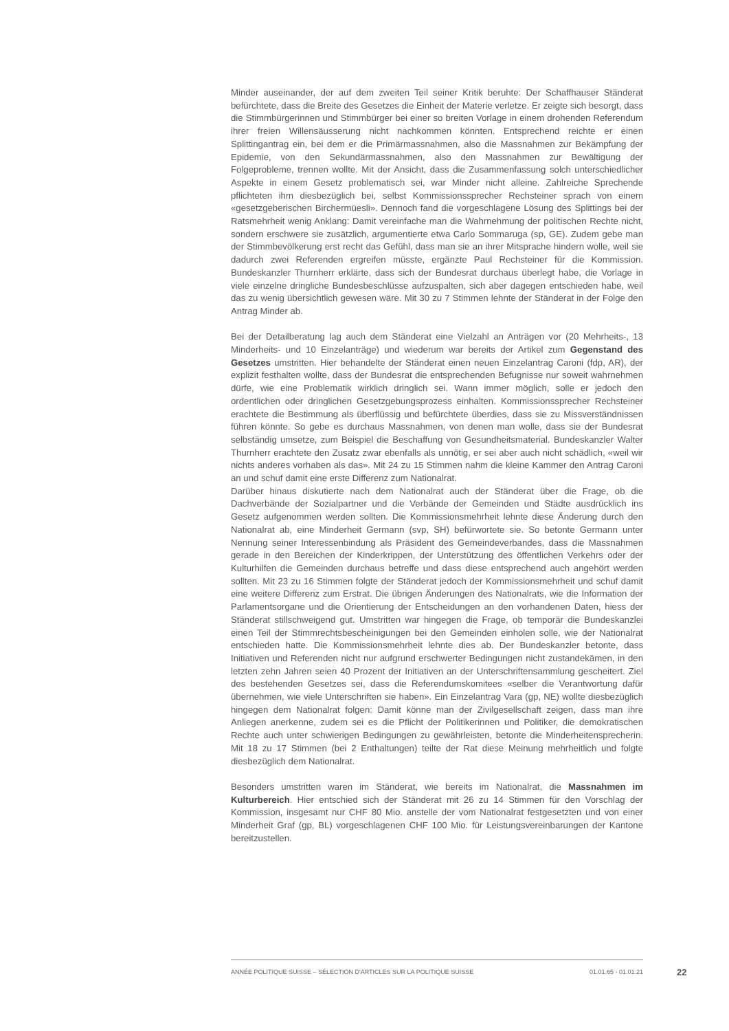Minder auseinander, der auf dem zweiten Teil seiner Kritik beruhte: Der Schaffhauser Ständerat befürchtete, dass die Breite des Gesetzes die Einheit der Materie verletze. Er zeigte sich besorgt, dass die Stimmbürgerinnen und Stimmbürger bei einer so breiten Vorlage in einem drohenden Referendum ihrer freien Willensäusserung nicht nachkommen könnten. Entsprechend reichte er einen Splittingantrag ein, bei dem er die Primärmassnahmen, also die Massnahmen zur Bekämpfung der Epidemie, von den Sekundärmassnahmen, also den Massnahmen zur Bewältigung der Folgeprobleme, trennen wollte. Mit der Ansicht, dass die Zusammenfassung solch unterschiedlicher Aspekte in einem Gesetz problematisch sei, war Minder nicht alleine. Zahlreiche Sprechende pflichteten ihm diesbezüglich bei, selbst Kommissionssprecher Rechsteiner sprach von einem «gesetzgeberischen Birchermüesli». Dennoch fand die vorgeschlagene Lösung des Splittings bei der Ratsmehrheit wenig Anklang: Damit vereinfache man die Wahrnehmung der politischen Rechte nicht, sondern erschwere sie zusätzlich, argumentierte etwa Carlo Sommaruga (sp, GE). Zudem gebe man der Stimmbevölkerung erst recht das Gefühl, dass man sie an ihrer Mitsprache hindern wolle, weil sie dadurch zwei Referenden ergreifen müsste, ergänzte Paul Rechsteiner für die Kommission. Bundeskanzler Thurnherr erklärte, dass sich der Bundesrat durchaus überlegt habe, die Vorlage in viele einzelne dringliche Bundesbeschlüsse aufzuspalten, sich aber dagegen entschieden habe, weil das zu wenig übersichtlich gewesen wäre. Mit 30 zu 7 Stimmen lehnte der Ständerat in der Folge den Antrag Minder ab.
Bei der Detailberatung lag auch dem Ständerat eine Vielzahl an Anträgen vor (20 Mehrheits-, 13 Minderheits- und 10 Einzelanträge) und wiederum war bereits der Artikel zum Gegenstand des Gesetzes umstritten. Hier behandelte der Ständerat einen neuen Einzelantrag Caroni (fdp, AR), der explizit festhalten wollte, dass der Bundesrat die entsprechenden Befugnisse nur soweit wahrnehmen dürfe, wie eine Problematik wirklich dringlich sei. Wann immer möglich, solle er jedoch den ordentlichen oder dringlichen Gesetzgebungsprozess einhalten. Kommissionssprecher Rechsteiner erachtete die Bestimmung als überflüssig und befürchtete überdies, dass sie zu Missverständnissen führen könnte. So gebe es durchaus Massnahmen, von denen man wolle, dass sie der Bundesrat selbständig umsetze, zum Beispiel die Beschaffung von Gesundheitsmaterial. Bundeskanzler Walter Thurnherr erachtete den Zusatz zwar ebenfalls als unnötig, er sei aber auch nicht schädlich, «weil wir nichts anderes vorhaben als das». Mit 24 zu 15 Stimmen nahm die kleine Kammer den Antrag Caroni an und schuf damit eine erste Differenz zum Nationalrat.
Darüber hinaus diskutierte nach dem Nationalrat auch der Ständerat über die Frage, ob die Dachverbände der Sozialpartner und die Verbände der Gemeinden und Städte ausdrücklich ins Gesetz aufgenommen werden sollten. Die Kommissionsmehrheit lehnte diese Änderung durch den Nationalrat ab, eine Minderheit Germann (svp, SH) befürwortete sie. So betonte Germann unter Nennung seiner Interessenbindung als Präsident des Gemeindeverbandes, dass die Massnahmen gerade in den Bereichen der Kinderkrippen, der Unterstützung des öffentlichen Verkehrs oder der Kulturhilfen die Gemeinden durchaus betreffe und dass diese entsprechend auch angehört werden sollten. Mit 23 zu 16 Stimmen folgte der Ständerat jedoch der Kommissionsmehrheit und schuf damit eine weitere Differenz zum Erstrat. Die übrigen Änderungen des Nationalrats, wie die Information der Parlamentsorgane und die Orientierung der Entscheidungen an den vorhandenen Daten, hiess der Ständerat stillschweigend gut. Umstritten war hingegen die Frage, ob temporär die Bundeskanzlei einen Teil der Stimmrechtsbescheinigungen bei den Gemeinden einholen solle, wie der Nationalrat entschieden hatte. Die Kommissionsmehrheit lehnte dies ab. Der Bundeskanzler betonte, dass Initiativen und Referenden nicht nur aufgrund erschwerter Bedingungen nicht zustandekämen, in den letzten zehn Jahren seien 40 Prozent der Initiativen an der Unterschriftensammlung gescheitert. Ziel des bestehenden Gesetzes sei, dass die Referendumskomitees «selber die Verantwortung dafür übernehmen, wie viele Unterschriften sie haben». Ein Einzelantrag Vara (gp, NE) wollte diesbezüglich hingegen dem Nationalrat folgen: Damit könne man der Zivilgesellschaft zeigen, dass man ihre Anliegen anerkenne, zudem sei es die Pflicht der Politikerinnen und Politiker, die demokratischen Rechte auch unter schwierigen Bedingungen zu gewährleisten, betonte die Minderheitensprecherin. Mit 18 zu 17 Stimmen (bei 2 Enthaltungen) teilte der Rat diese Meinung mehrheitlich und folgte diesbezüglich dem Nationalrat.
Besonders umstritten waren im Ständerat, wie bereits im Nationalrat, die Massnahmen im Kulturbereich. Hier entschied sich der Ständerat mit 26 zu 14 Stimmen für den Vorschlag der Kommission, insgesamt nur CHF 80 Mio. anstelle der vom Nationalrat festgesetzten und von einer Minderheit Graf (gp, BL) vorgeschlagenen CHF 100 Mio. für Leistungsvereinbarungen der Kantone bereitzustellen.
ANNÉE POLITIQUE SUISSE – SÉLECTION D'ARTICLES SUR LA POLITIQUE SUISSE 01.01.65 - 01.01.21
22